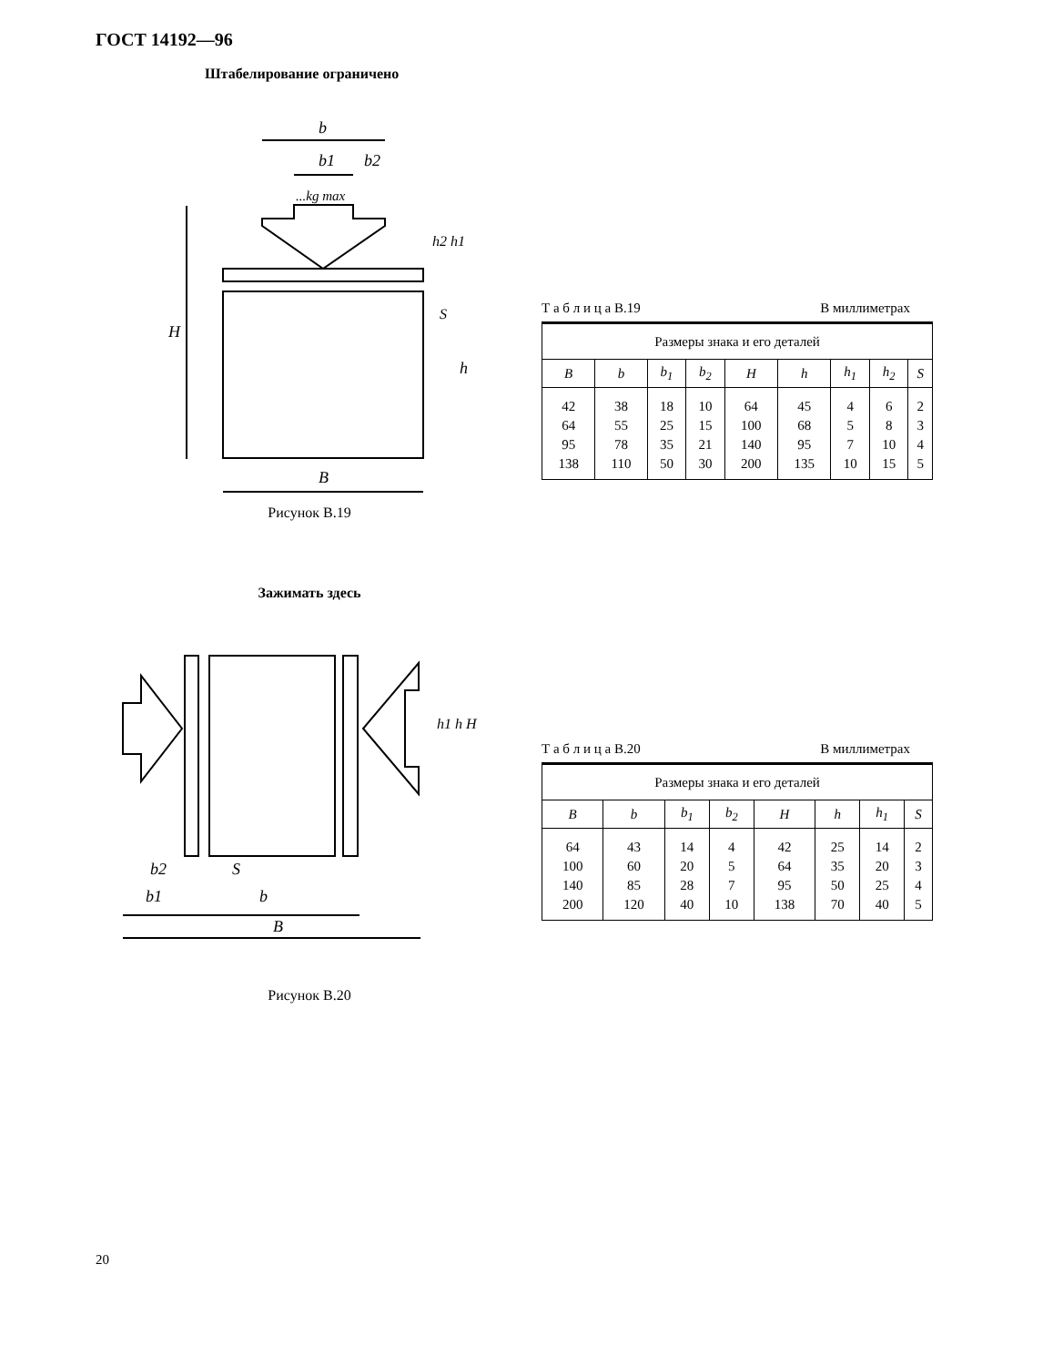ГОСТ 14192—96
Штабелирование ограничено
b
b1
b2
...kg max
H
h
h2 h1
S
B
Рисунок В.19
Т а б л и ц а В.19 В миллиметрах
| Размеры знака и его деталей | | | | | | | | |
| B | b | b<sub>1</sub> | b<sub>2</sub> | H | h | h<sub>1</sub> | h<sub>2</sub> | S |
| 42 64 95 138 | 38 55 78 110 | 18 25 35 50 | 10 15 21 30 | 64 100 140 200 | 45 68 95 135 | 4 5 7 10 | 6 8 10 15 | 2 3 4 5 |
Зажимать здесь
b2
S
b1
b
B
h1 h H
Рисунок В.20
Т а б л и ц а В.20 В миллиметрах
| Размеры знака и его деталей | | | | | | | |
| B | b | b<sub>1</sub> | b<sub>2</sub> | H | h | h<sub>1</sub> | S |
| 64 100 140 200 | 43 60 85 120 | 14 20 28 40 | 4 5 7 10 | 42 64 95 138 | 25 35 50 70 | 14 20 25 40 | 2 3 4 5 |
20